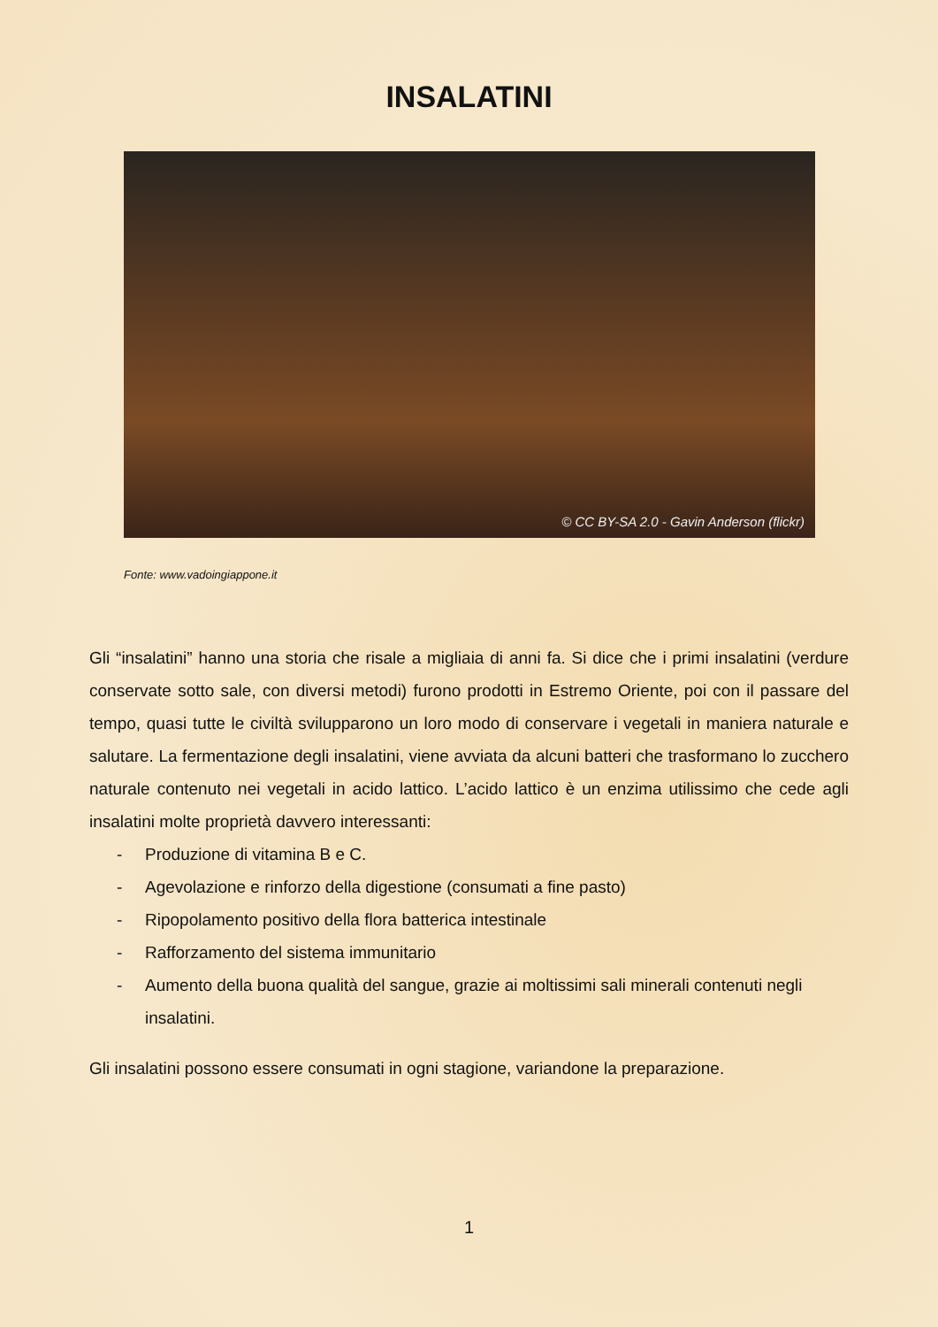INSALATINI
© CC BY-SA 2.0 - Gavin Anderson (flickr)
Fonte: www.vadoingiappone.it
Gli “insalatini” hanno una storia che risale a migliaia di anni fa. Si dice che i primi insalatini (verdure conservate sotto sale, con diversi metodi) furono prodotti in Estremo Oriente, poi con il passare del tempo, quasi tutte le civiltà svilupparono un loro modo di conservare i vegetali in maniera naturale e salutare. La fermentazione degli insalatini, viene avviata da alcuni batteri che trasformano lo zucchero naturale contenuto nei vegetali in acido lattico. L’acido lattico è un enzima utilissimo che cede agli insalatini molte proprietà davvero interessanti:
- Produzione di vitamina B e C.
- Agevolazione e rinforzo della digestione (consumati a fine pasto)
- Ripopolamento positivo della flora batterica intestinale
- Rafforzamento del sistema immunitario
- Aumento della buona qualità del sangue, grazie ai moltissimi sali minerali contenuti negli insalatini.
Gli insalatini possono essere consumati in ogni stagione, variandone la preparazione.
1